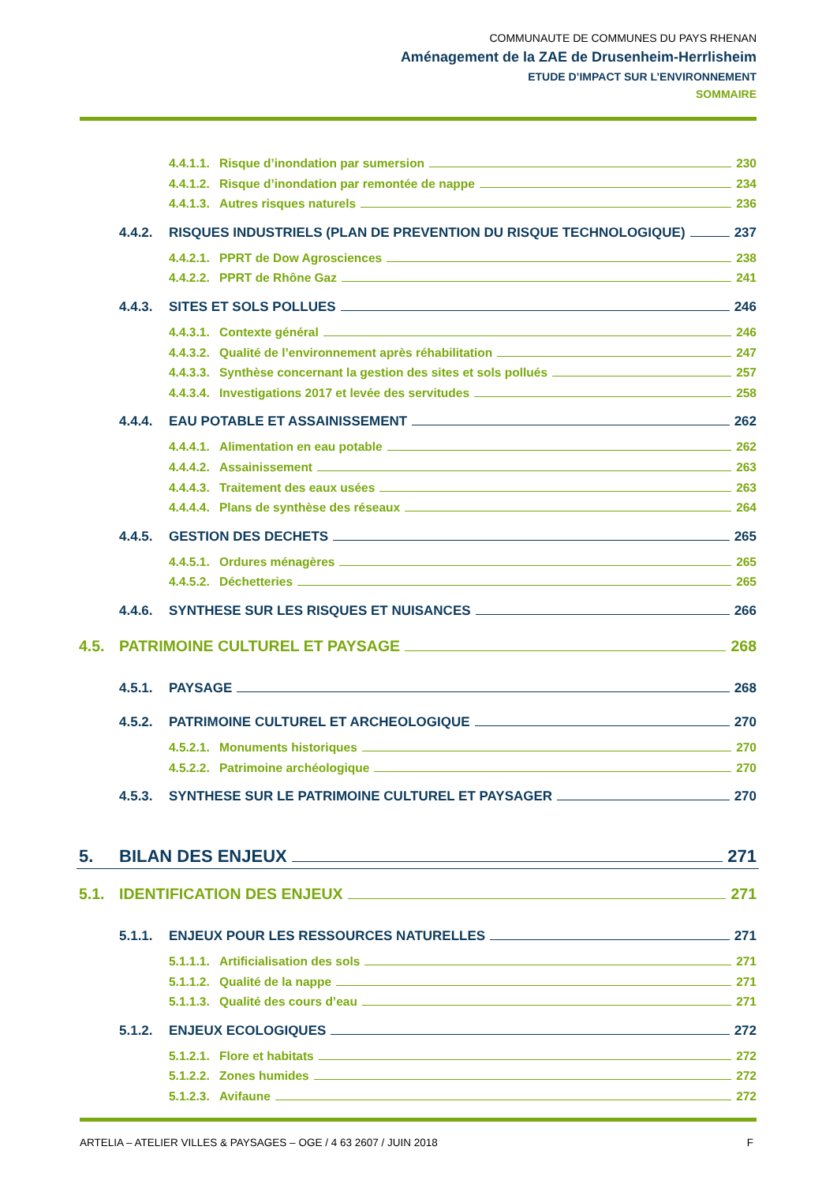COMMUNAUTE DE COMMUNES DU PAYS RHENAN
Aménagement de la ZAE de Drusenheim-Herrlisheim
ETUDE D’IMPACT SUR L’ENVIRONNEMENT
SOMMAIRE
4.4.1.1. Risque d’inondation par sumersion 230
4.4.1.2. Risque d’inondation par remontée de nappe 234
4.4.1.3. Autres risques naturels 236
4.4.2. RISQUES INDUSTRIELS (PLAN DE PREVENTION DU RISQUE TECHNOLOGIQUE) 237
4.4.2.1. PPRT de Dow Agrosciences 238
4.4.2.2. PPRT de Rhône Gaz 241
4.4.3. SITES ET SOLS POLLUES 246
4.4.3.1. Contexte général 246
4.4.3.2. Qualité de l’environnement après réhabilitation 247
4.4.3.3. Synthèse concernant la gestion des sites et sols pollués 257
4.4.3.4. Investigations 2017 et levée des servitudes 258
4.4.4. EAU POTABLE ET ASSAINISSEMENT 262
4.4.4.1. Alimentation en eau potable 262
4.4.4.2. Assainissement 263
4.4.4.3. Traitement des eaux usées 263
4.4.4.4. Plans de synthèse des réseaux 264
4.4.5. GESTION DES DECHETS 265
4.4.5.1. Ordures ménagères 265
4.4.5.2. Déchetteries 265
4.4.6. SYNTHESE SUR LES RISQUES ET NUISANCES 266
4.5. PATRIMOINE CULTUREL ET PAYSAGE 268
4.5.1. PAYSAGE 268
4.5.2. PATRIMOINE CULTUREL ET ARCHEOLOGIQUE 270
4.5.2.1. Monuments historiques 270
4.5.2.2. Patrimoine archéologique 270
4.5.3. SYNTHESE SUR LE PATRIMOINE CULTUREL ET PAYSAGER 270
5. BILAN DES ENJEUX 271
5.1. IDENTIFICATION DES ENJEUX 271
5.1.1. ENJEUX POUR LES RESSOURCES NATURELLES 271
5.1.1.1. Artificialisation des sols 271
5.1.1.2. Qualité de la nappe 271
5.1.1.3. Qualité des cours d’eau 271
5.1.2. ENJEUX ECOLOGIQUES 272
5.1.2.1. Flore et habitats 272
5.1.2.2. Zones humides 272
5.1.2.3. Avifaune 272
ARTELIA – ATELIER VILLES & PAYSAGES – OGE / 4 63 2607 / JUIN 2018 F